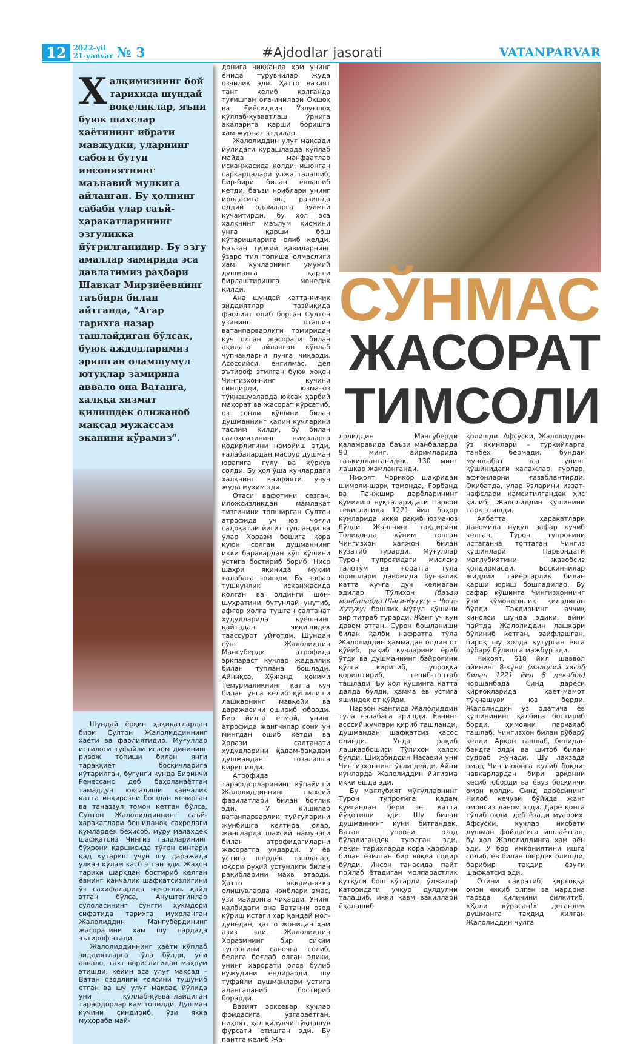12 2022-yil
21-yanvar № 3 #Ajdodlar jasorati VATANPARVAR
Халқимизнинг бой тарихида шундай воқеликлар, яъни буюк шахслар ҳаётининг ибрати мавжудки, уларнинг сабоғи бутун инсониятнинг маънавий мулкига айланган. Бу ҳолнинг сабаби улар саъй-ҳаракатларининг эзгуликка йўғрилганидир. Бу эзгу амаллар замирида эса давлатимиз раҳбари Шавкат Мирзиёевнинг таъбири билан айтганда, “Агар тарихга назар ташлайдиган бўлсак, буюк аждодларимиз эришган оламшумул ютуқлар замирида аввало она Ватанга, халққа хизмат қилишдек олижаноб мақсад мужассам эканини кўрамиз”.
Шундай ёрқин ҳақиқатлардан бири Султон Жалолиддиннинг ҳаёти ва фаолиятидир. Мўғуллар истилоси туфайли ислом динининг ривож топиши билан янги тараққиёт босқичларига кўтарилган, бугунги кунда Биринчи Ренессанс деб баҳоланаётган тамаддун юксалиши қанчалик катта инқирозни бошдан кечирган ва таназзул томон кетган бўлса, Султон Жалолиддиннинг саъй-ҳаракатлари бошиданоқ саҳродаги қумлардек беҳисоб, мўру малахдек шафқатсиз Чингиз галаларининг бўҳрони қаршисида тўғон сингари қад кўтариш учун шу даражада улкан кўлам касб этган эди. Жаҳон тарихи шарқдан бостириб келган ёвнинг қанчалик шафқатсизлигини ўз саҳифаларида нечоғлик қайд этган бўлса, Ануштегинлар сулоласининг сўнгги ҳукмдори сифатида тарихга муҳрланган Жалолиддин Мангубердининг жасоратини ҳам шу пардада эътироф этади.
Жалолиддиннинг ҳаёти кўплаб зиддиятларга тўла бўлди, уни аввало, тахт ворислигидан маҳрум этишди, кейин эса улуғ мақсад – Ватан озодлиги ғоясини тушуниб етган ва шу улуғ мақсад йўлида уни қўллаб-қувватлайдиган тарафдорлар кам топилди. Душман кучини синдириб, ўзи якка муҳораба май-
донига чиққанда ҳам унинг ёнида турувчилар жуда озчилик эди. Ҳатто вазият танг келиб қолганда туғишган оға-инилари Оқшоҳ ва Ғиёсиддин Ўзлуғшоҳ қўллаб-қувватлаш ўрнига акаларига қарши боришга ҳам журъат этдилар.
Жалолиддин улуғ мақсади йўлидаги курашларда кўплаб майда манфаатлар исканжасида қолди, ишонган саркардалари ўлжа талашиб, бир-бири билан ёвлашиб кетди, баъзи ноиблари унинг иродасига зид равишда оддий одамларга зулмни кучайтирди, бу ҳол эса халқнинг маълум қисмини унга қарши бош кўтаришларига олиб келди. Баъзан туркий қавмларнинг ўзаро тил топиша олмаслиги ҳам кучларнинг умумий душманга қарши бирлаштиришга монелик қилди.
Ана шундай катта-кичик зиддиятлар тазйиқида фаолият олиб борган Султон ўзининг оташин ватанпарварлиги томиридан куч олган жасорати билан ақидага айланган кўплаб чўпчакларни пучга чиқарди. Асоссийси, енгилмас, дея эътироф этилган буюк хоқон Чингизхоннинг кучини синдирди, юзма-юз тўқнашувларда юксак ҳарбий маҳорат ва жасорат кўрсатиб, оз сонли қўшини билан душманнинг қалин кучларини таслим қилди, бу билан салоҳиятининг нималарга қодирлигини намойиш этди, ғалабалардан масрур душман юрагига ғулу ва қўрқув солди. Бу ҳол ўша кунлардаги халқнинг кайфияти учун жуда муҳим эди.
Отаси вафотини сезгач, иложсизликдан мамлакат тизгинини топширган Султон атрофида уч юз чоғли садоқатли йигит тўпланди ва улар Хоразм бошига қора қуюн солган душманнинг икки баравардан кўп қўшини устига бостириб бориб, Нисо шаҳри яқинида муҳим ғалабага эришди. Бу зафар тушкунлик исканжасида қолган ва олдинги шон-шуҳратини бутунлай унутиб, афғор ҳолга тушган салтанат ҳудудларида қуёшнинг қайтадан чиқишидек таассурот уйғотди. Шундан сўнг Жалолиддин Мангуберди атрофида эркпараст кучлар жадаллик билан тўплана бошлади. Айниқса, Хўжанд ҳокими Темурмаликнинг катта куч билан унга келиб қўшилиши лашкарнинг мавқейи ва даражасини ошириб юборди. Бир йилга етмай, унинг атрофида жангчилар сони ўн мингдан ошиб кетди ва Хоразм салтанати ҳудудларини қадам-бақадам душмандан тозалашга киришилди.
Атрофида тарафдорларининг кўпайиши Жалолиддиннинг шахсий фазилатлари билан боғлиқ эди. У кишилар ватанпарварлик туйғуларини жунбишга келтира олар, жангларда шахсий намунаси билан атрофидагиларни жасоратга ундарди. У ёв устига шердек ташланар, юқори руҳий устунлиги билан рақибларини маҳв этарди. Ҳатто яккама-якка олишувларда ноиблари эмас, ўзи майдонга чиқарди. Унинг қалбидаги она Ватанни озод кўриш истаги ҳар қандай мол-дунёдан, ҳатто жонидан ҳам азиз эди. Жалолиддин Хоразмнинг бир сиқим тупроғини саночга солиб, белига боғлаб олган эдики, унинг ҳарорати олов бўлиб вужудини ёндирарди, шу туфайли душманлари устига алангаланиб бостириб борарди.
Вазият эрксевар кучлар фойдасига ўзгараётган, ниҳоят, ҳал қилувчи тўқнашув фурсати етишган эди. Бу пайтга келиб Жа-
СЎНМАС
ЖАСОРАТ
ТИМСОЛИ
лолиддин Мангуберди қаламравида баъзи манбаларда 90 минг, айримларида таъкидланганидек, 130 минг лашкар жамланганди.
Ниҳоят, Чорикор шаҳридан шимоли-шарқ томонда, Ғорбанд ва Панжшир дарёларининг қуйилиш нуқталаридаги Парвон текислигида 1221 йил баҳор кунларида икки рақиб юзма-юз бўлди. Жангнинг тақдирини Толиқонда қўним топган Чингизхон ҳаяжон билан кузатиб турарди. Мўғуллар Турон тупроғидаги мислсиз талотўм ва ғоратга тўла юришлари давомида бунчалик катта кучга дуч келмаган эдилар. Тўлихон (баъзи манбаларда Шиги-Кутугу – Чиги-Хутуху) бошлиқ мўғул қўшини зир титраб турарди. Жанг уч кун давом этган. Сурон бошланиши билан қалби нафратга тўла Жалолиддин ҳаммадан олдин от қўйиб, рақиб кучларини ёриб ўтди ва душманнинг байроғини қўлга киритиб, тупроққа қориштириб, тепиб-топтаб ташлади. Бу ҳол қўшинга катта далда бўлди, ҳамма ёв устига яшиндек от қўйди.
Парвон жангида Жалолиддин тўла ғалабага эришди. Ёвнинг асосий кучлари қириб ташланди, душмандан шафқатсиз қасос олинди. Унда рақиб лашкарбошиси Тўлихон ҳалок бўлди. Шиҳобиддин Насавий уни Чингизхоннинг ўғли дейди. Айни кунларда Жалолиддин йигирма икки ёшда эди.
Бу мағлубият мўғулларнинг Турон тупроғига қадам қўйгандан бери энг катта йўқотиши эди. Шу билан душманнинг куни битгандек, Ватан тупроғи озод бўладигандек туюлган эди, лекин тарихларда қора ҳарфлар билан ёзилган бир воқеа содир бўлди. Инсон танасида пайт пойлаб ётадиган молпарастлик қутқуси бош кўтарди, ўлжалар қаторидаги учқур дулдулни талашиб, икки қавм вакиллари ёқалашиб
қолишди. Афсуски, Жалолиддин ўз яқинлари – туркийларга танбеҳ бермади, бундай муносабат эса унинг қўшинидаги халажлар, ғурлар, афғонларни ғазаблантирди. Оқибатда, улар ўзларини иззат-нафслари камситилгандек ҳис қилиб, Жалолиддин қўшинини тарк этишди.
Албатта, ҳаракатлари давомида нуқул зафар қучиб келган, Турон тупроғини истаганча топтаган Чингиз қўшинлари Парвондаги мағлубиятини жавобсиз қолдирмасди. Босқинчилар жиддий тайёргарлик билан қарши юриш бошладилар. Бу сафар қўшинга Чингизхоннинг ўзи қўмондонлик қиладиган бўлди. Тақдирнинг аччиқ кинояси шунда эдики, айни пайтда Жалолиддин лашкари бўлиниб кетган, заифлашган, бироқ шу ҳолда қутурган ёвга рўбарў бўлишга мажбур эди.
Ниҳоят, 618 йил шаввол ойининг 8-куни (милодий ҳисоб билан 1221 йил 8 декабрь) чоршанбада Синд дарёси қирғоқларида ҳаёт-мамот тўқнашуви юз берди. Жалолиддин ўз одатича ёв қўшинининг қалбига бостириб борди, ҳимояни парчалаб ташлаб, Чингизхон билан рўбарў келди. Арқон ташлаб, белидан бандга олди ва шитоб билан судраб жўнади. Шу лаҳзада омад Чингизхонга кулиб боқди: навкарлардан бири арқонни кесиб юборди ва ёвуз босқинчи омон қолди. Синд дарёсининг Нилоб кечуви бўйида жанг омонсиз давом этди. Дарё қонга тўлиб оқди, деб ёзади муаррих. Афсуски, кучлар нисбати душман фойдасига ишлаётган, бу ҳол Жалолиддинга ҳам аён эди. У бор имкониятини ишга солиб, ёв билан шердек олишди, барибир тақдир ёзуғи шафқатсиз эди.
Отини сакратиб, қирғоққа омон чиқиб олган ва мардона тарзда қиличини силкитиб, «Ҳали кўрасан!» дегандек душманга таҳдид қилган Жалолиддин чўлга